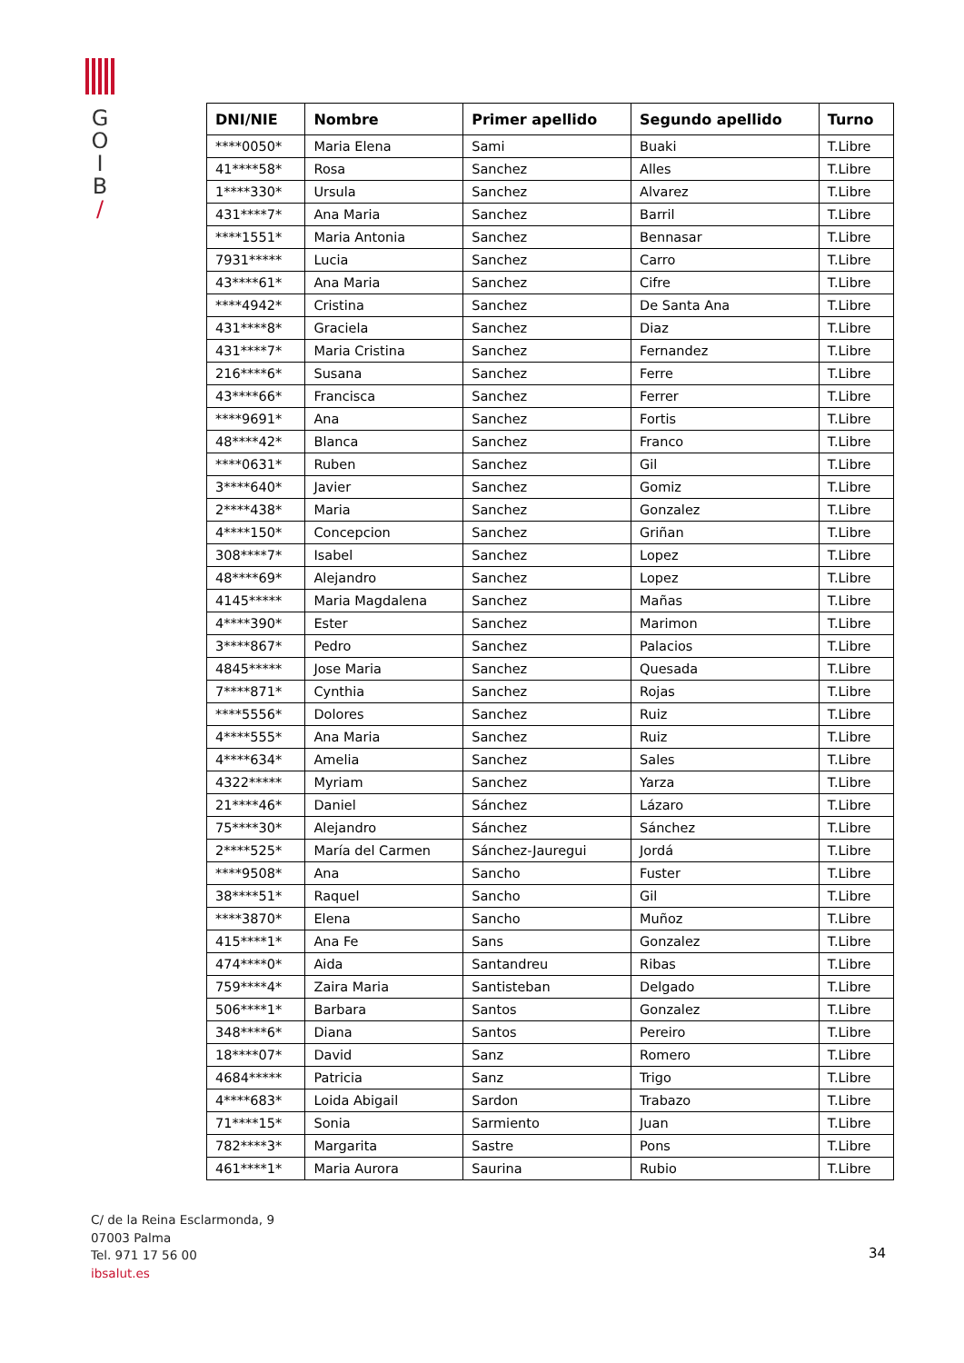G
O
I
B
/
| DNI/NIE | Nombre | Primer apellido | Segundo apellido | Turno |
| --- | --- | --- | --- | --- |
| ****0050* | Maria Elena | Sami | Buaki | T.Libre |
| 41****58* | Rosa | Sanchez | Alles | T.Libre |
| 1****330* | Ursula | Sanchez | Alvarez | T.Libre |
| 431****7* | Ana Maria | Sanchez | Barril | T.Libre |
| ****1551* | Maria Antonia | Sanchez | Bennasar | T.Libre |
| 7931***** | Lucia | Sanchez | Carro | T.Libre |
| 43****61* | Ana Maria | Sanchez | Cifre | T.Libre |
| ****4942* | Cristina | Sanchez | De Santa Ana | T.Libre |
| 431****8* | Graciela | Sanchez | Diaz | T.Libre |
| 431****7* | Maria Cristina | Sanchez | Fernandez | T.Libre |
| 216****6* | Susana | Sanchez | Ferre | T.Libre |
| 43****66* | Francisca | Sanchez | Ferrer | T.Libre |
| ****9691* | Ana | Sanchez | Fortis | T.Libre |
| 48****42* | Blanca | Sanchez | Franco | T.Libre |
| ****0631* | Ruben | Sanchez | Gil | T.Libre |
| 3****640* | Javier | Sanchez | Gomiz | T.Libre |
| 2****438* | Maria | Sanchez | Gonzalez | T.Libre |
| 4****150* | Concepcion | Sanchez | Griñan | T.Libre |
| 308****7* | Isabel | Sanchez | Lopez | T.Libre |
| 48****69* | Alejandro | Sanchez | Lopez | T.Libre |
| 4145***** | Maria Magdalena | Sanchez | Mañas | T.Libre |
| 4****390* | Ester | Sanchez | Marimon | T.Libre |
| 3****867* | Pedro | Sanchez | Palacios | T.Libre |
| 4845***** | Jose Maria | Sanchez | Quesada | T.Libre |
| 7****871* | Cynthia | Sanchez | Rojas | T.Libre |
| ****5556* | Dolores | Sanchez | Ruiz | T.Libre |
| 4****555* | Ana Maria | Sanchez | Ruiz | T.Libre |
| 4****634* | Amelia | Sanchez | Sales | T.Libre |
| 4322***** | Myriam | Sanchez | Yarza | T.Libre |
| 21****46* | Daniel | Sánchez | Lázaro | T.Libre |
| 75****30* | Alejandro | Sánchez | Sánchez | T.Libre |
| 2****525* | María del Carmen | Sánchez-Jauregui | Jordá | T.Libre |
| ****9508* | Ana | Sancho | Fuster | T.Libre |
| 38****51* | Raquel | Sancho | Gil | T.Libre |
| ****3870* | Elena | Sancho | Muñoz | T.Libre |
| 415****1* | Ana Fe | Sans | Gonzalez | T.Libre |
| 474****0* | Aida | Santandreu | Ribas | T.Libre |
| 759****4* | Zaira Maria | Santisteban | Delgado | T.Libre |
| 506****1* | Barbara | Santos | Gonzalez | T.Libre |
| 348****6* | Diana | Santos | Pereiro | T.Libre |
| 18****07* | David | Sanz | Romero | T.Libre |
| 4684***** | Patricia | Sanz | Trigo | T.Libre |
| 4****683* | Loida Abigail | Sardon | Trabazo | T.Libre |
| 71****15* | Sonia | Sarmiento | Juan | T.Libre |
| 782****3* | Margarita | Sastre | Pons | T.Libre |
| 461****1* | Maria Aurora | Saurina | Rubio | T.Libre |
C/ de la Reina Esclarmonda, 9
07003 Palma
Tel. 971 17 56 00
ibsalut.es
34